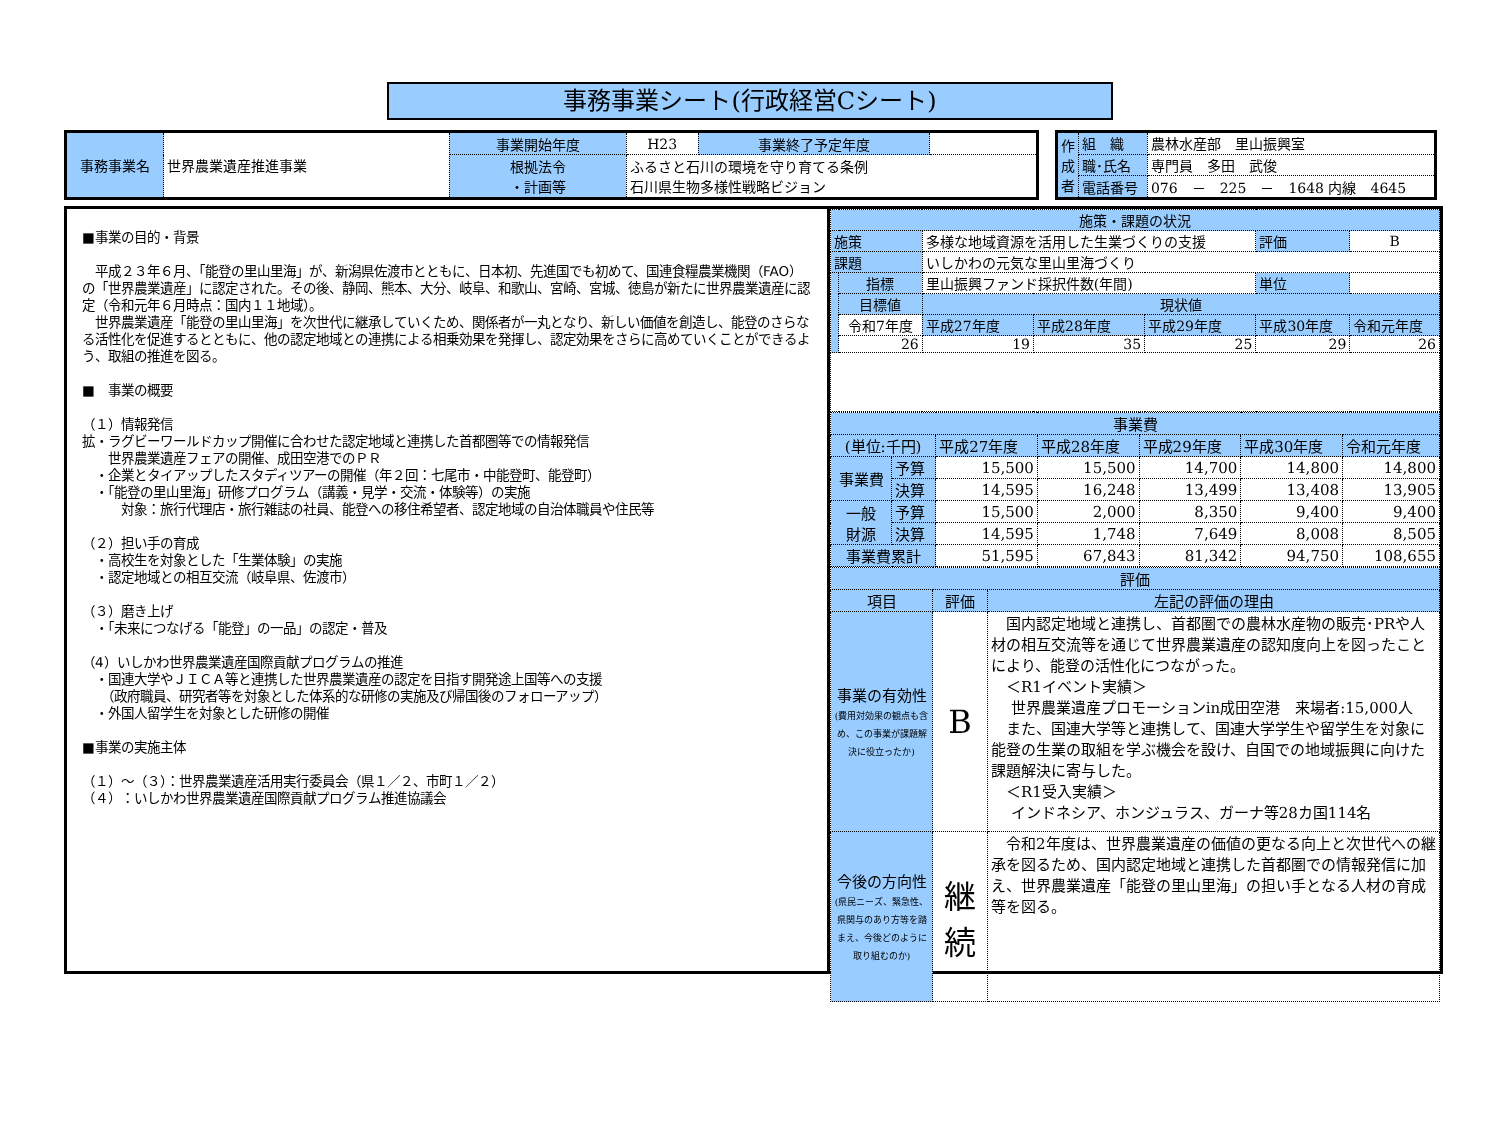事務事業シート(行政経営Cシート)
| 事務事業名 | 世界農業遺産推進事業 | 事業開始年度 | H23 | 事業終了予定年度 | |
| | | 根拠法令 ・計画等 | ふるさと石川の環境を守り育てる条例 石川県生物多様性戦略ビジョン | | |
| 作成者 | 組 織 | 農林水産部 里山振興室 |
| | 職･氏名 | 専門員 多田 武俊 |
| | 電話番号 | 076 － 225 － 1648 内線 4645 |
■事業の目的・背景
　平成２３年６月、「能登の里山里海」が、新潟県佐渡市とともに、日本初、先進国でも初めて、国連食糧農業機関（FAO）の「世界農業遺産」に認定された。その後、静岡、熊本、大分、岐阜、和歌山、宮崎、宮城、徳島が新たに世界農業遺産に認定（令和元年６月時点：国内１１地域）。
　世界農業遺産「能登の里山里海」を次世代に継承していくため、関係者が一丸となり、新しい価値を創造し、能登のさらなる活性化を促進するとともに、他の認定地域との連携による相乗効果を発揮し、認定効果をさらに高めていくことができるよう、取組の推進を図る。
■　事業の概要
（１）情報発信
拡・ラグビーワールドカップ開催に合わせた認定地域と連携した首都圏等での情報発信
　　世界農業遺産フェアの開催、成田空港でのＰＲ
　・企業とタイアップしたスタディツアーの開催（年２回：七尾市・中能登町、能登町）
　・「能登の里山里海」研修プログラム（講義・見学・交流・体験等）の実施
　　　対象：旅行代理店・旅行雑誌の社員、能登への移住希望者、認定地域の自治体職員や住民等
（２）担い手の育成
　・高校生を対象とした「生業体験」の実施
　・認定地域との相互交流（岐阜県、佐渡市）
（３）磨き上げ
　・「未来につなげる「能登」の一品」の認定・普及
（4）いしかわ世界農業遺産国際貢献プログラムの推進
　・国連大学やＪＩＣＡ等と連携した世界農業遺産の認定を目指す開発途上国等への支援
　　（政府職員、研究者等を対象とした体系的な研修の実施及び帰国後のフォローアップ）
　・外国人留学生を対象とした研修の開催
■事業の実施主体
（１）～（３）：世界農業遺産活用実行委員会（県１／２、市町１／２）
（４）：いしかわ世界農業遺産国際貢献プログラム推進協議会
| 施策・課題の状況 | | | | | | |
| 施策 | | 多様な地域資源を活用した生業づくりの支援 | | | 評価 | B |
| 課題 | | いしかわの元気な里山里海づくり | | | | |
| | 指標 | 里山振興ファンド採択件数(年間) | | | 単位 | |
| | 目標値 | 現状値 | | | | |
| | 令和7年度 | 平成27年度 | 平成28年度 | 平成29年度 | 平成30年度 | 令和元年度 |
| | 26 | 19 | 35 | 25 | 29 | 26 |
| 事業費 | | | | | | |
| (単位:千円) | | 平成27年度 | 平成28年度 | 平成29年度 | 平成30年度 | 令和元年度 |
| 事業費 | 予算 | 15,500 | 15,500 | 14,700 | 14,800 | 14,800 |
| | 決算 | 14,595 | 16,248 | 13,499 | 13,408 | 13,905 |
| 一般 財源 | 予算 | 15,500 | 2,000 | 8,350 | 9,400 | 9,400 |
| | 決算 | 14,595 | 1,748 | 7,649 | 8,008 | 8,505 |
| 事業費累計 | | 51,595 | 67,843 | 81,342 | 94,750 | 108,655 |
| 評価 | | |
| 項目 | 評価 | 左記の評価の理由 |
| 事業の有効性 (費用対効果の観点も含め、この事業が課題解決に役立ったか) | B | 国内認定地域と連携し、首都圏での農林水産物の販売･PRや人材の相互交流等を通じて世界農業遺産の認知度向上を図ったことにより、能登の活性化につながった。 ＜R1イベント実績＞ 世界農業遺産プロモーションin成田空港 来場者:15,000人 また、国連大学等と連携して、国連大学学生や留学生を対象に能登の生業の取組を学ぶ機会を設け、自国での地域振興に向けた課題解決に寄与した。 ＜R1受入実績＞ インドネシア、ホンジュラス、ガーナ等28カ国114名 |
| 今後の方向性 (県民ニーズ、緊急性、県関与のあり方等を踏まえ、今後どのように取り組むのか) | 継 続 | 令和2年度は、世界農業遺産の価値の更なる向上と次世代への継承を図るため、国内認定地域と連携した首都圏での情報発信に加え、世界農業遺産「能登の里山里海」の担い手となる人材の育成等を図る。 |